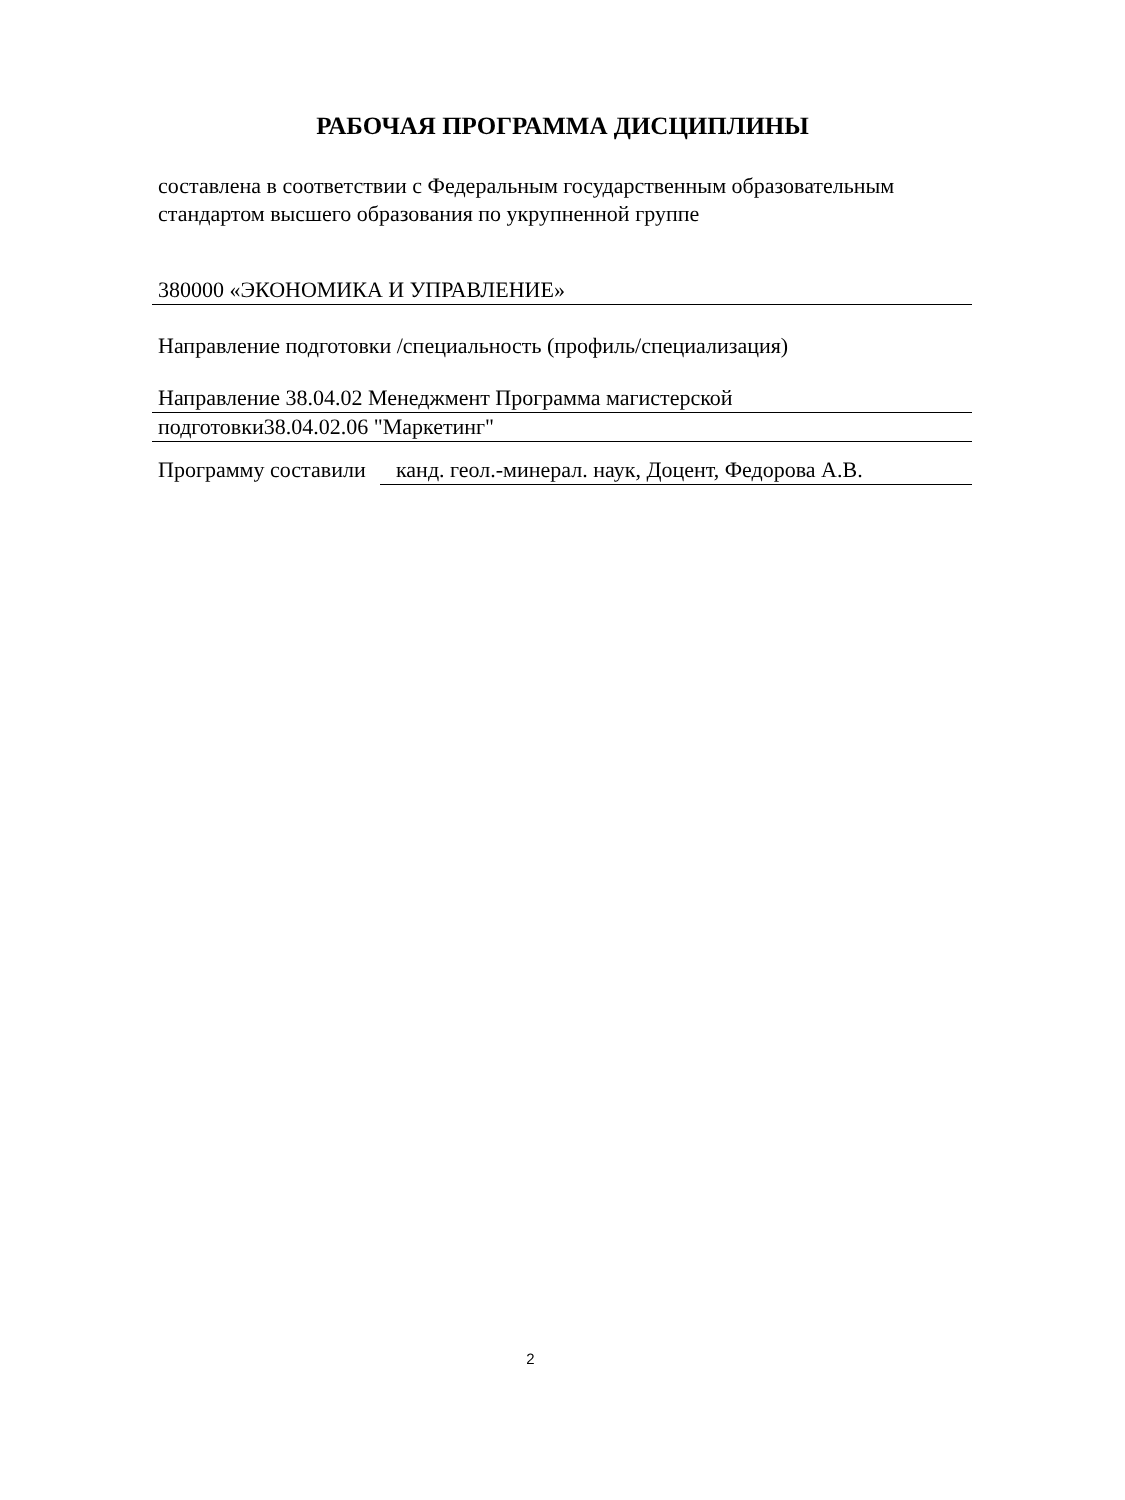РАБОЧАЯ ПРОГРАММА ДИСЦИПЛИНЫ
составлена в соответствии с Федеральным государственным образовательным стандартом высшего образования по укрупненной группе
380000 «ЭКОНОМИКА И УПРАВЛЕНИЕ»
Направление подготовки /специальность (профиль/специализация)
Направление 38.04.02 Менеджмент Программа магистерской
подготовки38.04.02.06 "Маркетинг"
Программу составили
канд. геол.-минерал. наук, Доцент, Федорова А.В.
2